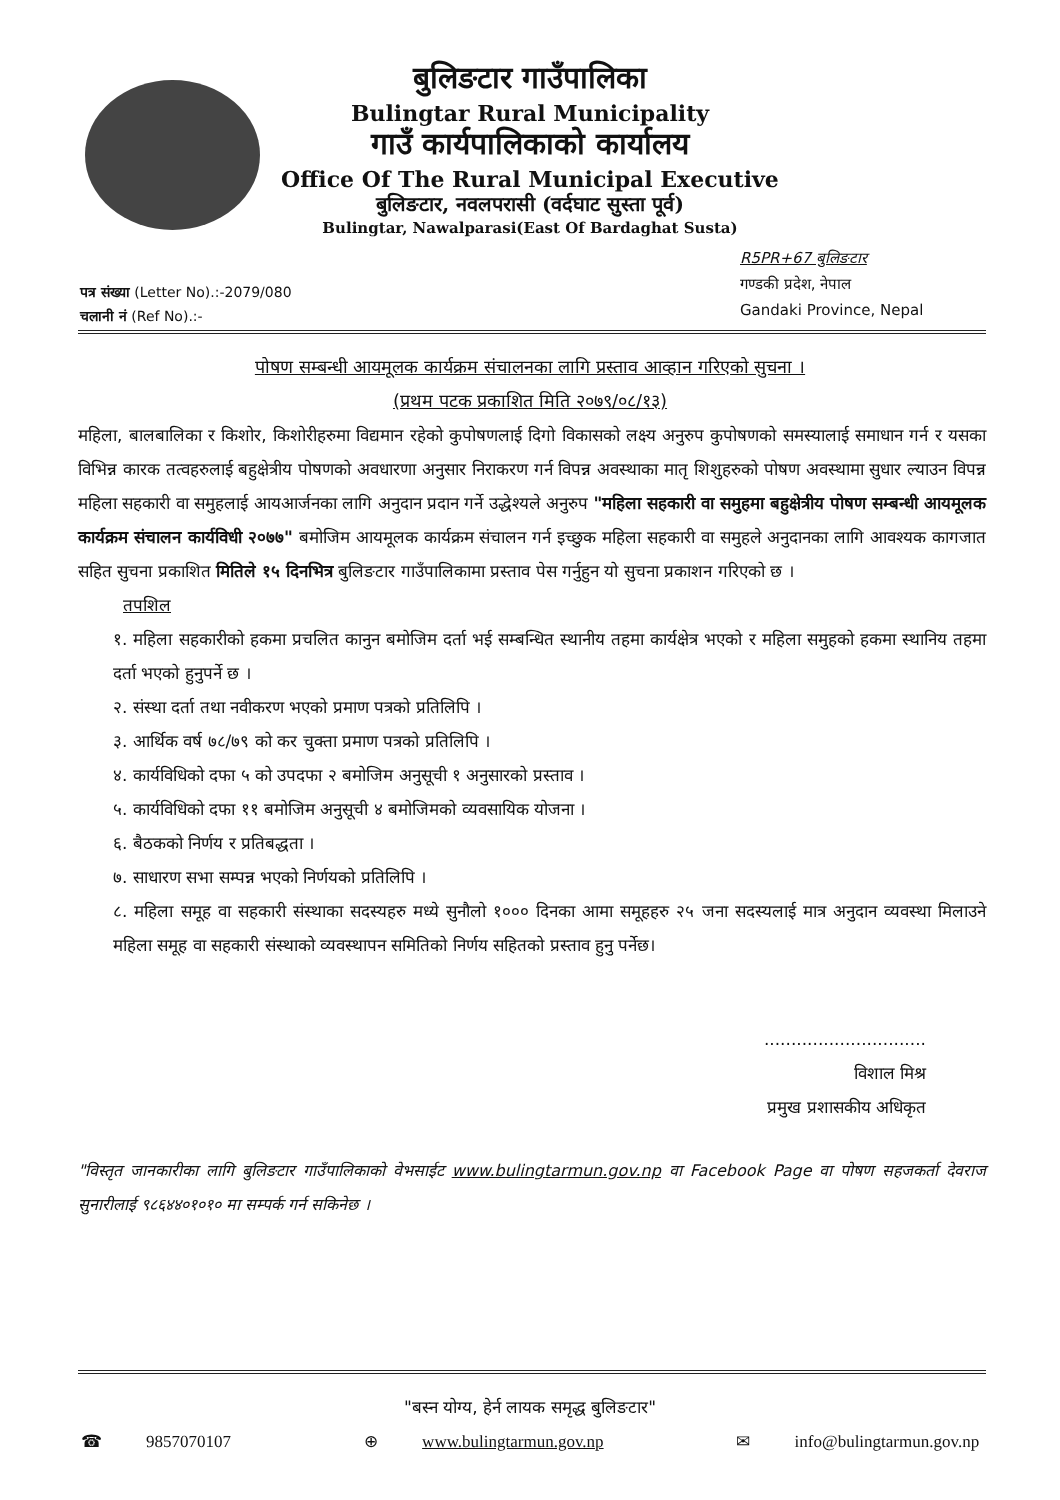बुलिङटार गाउँपालिका
Bulingtar Rural Municipality
गाउँ कार्यपालिकाको कार्यालय
Office Of The Rural Municipal Executive
बुलिङटार, नवलपरासी (वर्दघाट सुस्ता पूर्व)
Bulingtar, Nawalparasi(East Of Bardaghat Susta)
R5PR+67 बुलिङटार
गण्डकी प्रदेश, नेपाल
Gandaki Province, Nepal
पत्र संख्या (Letter No).:-2079/080
चलानी नं (Ref No).:-
पोषण सम्बन्धी आयमूलक कार्यक्रम संचालनका लागि प्रस्ताव आव्हान गरिएको सुचना ।
(प्रथम पटक प्रकाशित मिति २०७९/०८/१३)
महिला, बालबालिका र किशोर, किशोरीहरुमा विद्यमान रहेको कुपोषणलाई दिगो विकासको लक्ष्य अनुरुप कुपोषणको समस्यालाई समाधान गर्न र यसका विभिन्न कारक तत्वहरुलाई बहुक्षेत्रीय पोषणको अवधारणा अनुसार निराकरण गर्न विपन्न अवस्थाका मातृ शिशुहरुको पोषण अवस्थामा सुधार ल्याउन विपन्न महिला सहकारी वा समुहलाई आयआर्जनका लागि अनुदान प्रदान गर्ने उद्धेश्यले अनुरुप "महिला सहकारी वा समुहमा बहुक्षेत्रीय पोषण सम्बन्धी आयमूलक कार्यक्रम संचालन कार्यविधी २०७७" बमोजिम आयमूलक कार्यक्रम संचालन गर्न इच्छुक महिला सहकारी वा समुहले अनुदानका लागि आवश्यक कागजात सहित सुचना प्रकाशित मितिले १५ दिनभित्र बुलिङटार गाउँपालिकामा प्रस्ताव पेस गर्नुहुन यो सुचना प्रकाशन गरिएको छ ।
तपशिल
१. महिला सहकारीको हकमा प्रचलित कानुन बमोजिम दर्ता भई सम्बन्धित स्थानीय तहमा कार्यक्षेत्र भएको र महिला समुहको हकमा स्थानिय तहमा दर्ता भएको हुनुपर्ने छ ।
२. संस्था दर्ता तथा नवीकरण भएको प्रमाण पत्रको प्रतिलिपि ।
३. आर्थिक वर्ष ७८/७९ को कर चुक्ता प्रमाण पत्रको प्रतिलिपि ।
४. कार्यविधिको दफा ५ को उपदफा २ बमोजिम अनुसूची १ अनुसारको प्रस्ताव ।
५. कार्यविधिको दफा ११ बमोजिम अनुसूची ४ बमोजिमको व्यवसायिक योजना ।
६. बैठकको निर्णय र प्रतिबद्धता ।
७. साधारण सभा सम्पन्न भएको निर्णयको प्रतिलिपि ।
८. महिला समूह वा सहकारी संस्थाका सदस्यहरु मध्ये सुनौलो १००० दिनका आमा समूहहरु २५ जना सदस्यलाई मात्र अनुदान व्यवस्था मिलाउने महिला समूह वा सहकारी संस्थाको व्यवस्थापन समितिको निर्णय सहितको प्रस्ताव हुनु पर्नेछ।
..............................
विशाल मिश्र
प्रमुख प्रशासकीय अधिकृत
"विस्तृत जानकारीका लागि बुलिङटार गाउँपालिकाको वेभसाईट www.bulingtarmun.gov.np वा Facebook Page वा पोषण सहजकर्ता देवराज सुनारीलाई ९८६४४०१०१० मा सम्पर्क गर्न सकिनेछ ।
"बस्न योग्य, हेर्न लायक समृद्ध बुलिङटार"
☎ 9857070107 ⊕ www.bulingtarmun.gov.np ✉ info@bulingtarmun.gov.np